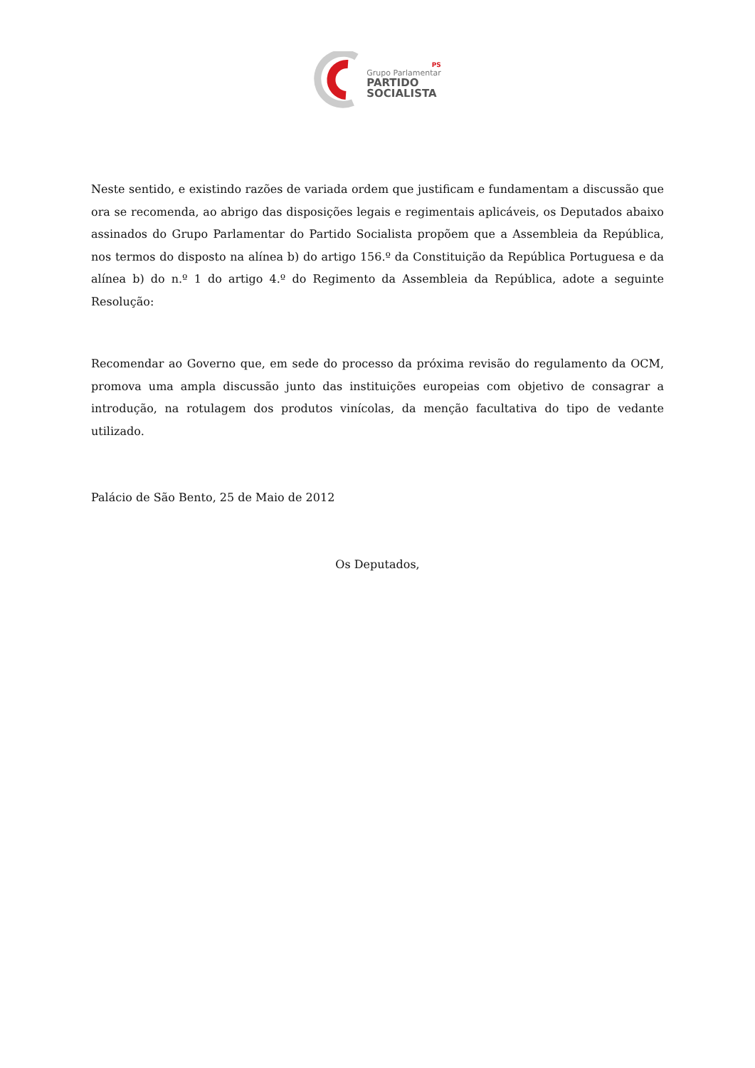PS
Grupo Parlamentar
PARTIDO
SOCIALISTA
Neste sentido, e existindo razões de variada ordem que justificam e fundamentam a discussão que ora se recomenda, ao abrigo das disposições legais e regimentais aplicáveis, os Deputados abaixo assinados do Grupo Parlamentar do Partido Socialista propõem que a Assembleia da República, nos termos do disposto na alínea b) do artigo 156.º da Constituição da República Portuguesa e da alínea b) do n.º 1 do artigo 4.º do Regimento da Assembleia da República, adote a seguinte Resolução:
Recomendar ao Governo que, em sede do processo da próxima revisão do regulamento da OCM, promova uma ampla discussão junto das instituições europeias com objetivo de consagrar a introdução, na rotulagem dos produtos vinícolas, da menção facultativa do tipo de vedante utilizado.
Palácio de São Bento, 25 de Maio de 2012
Os Deputados,